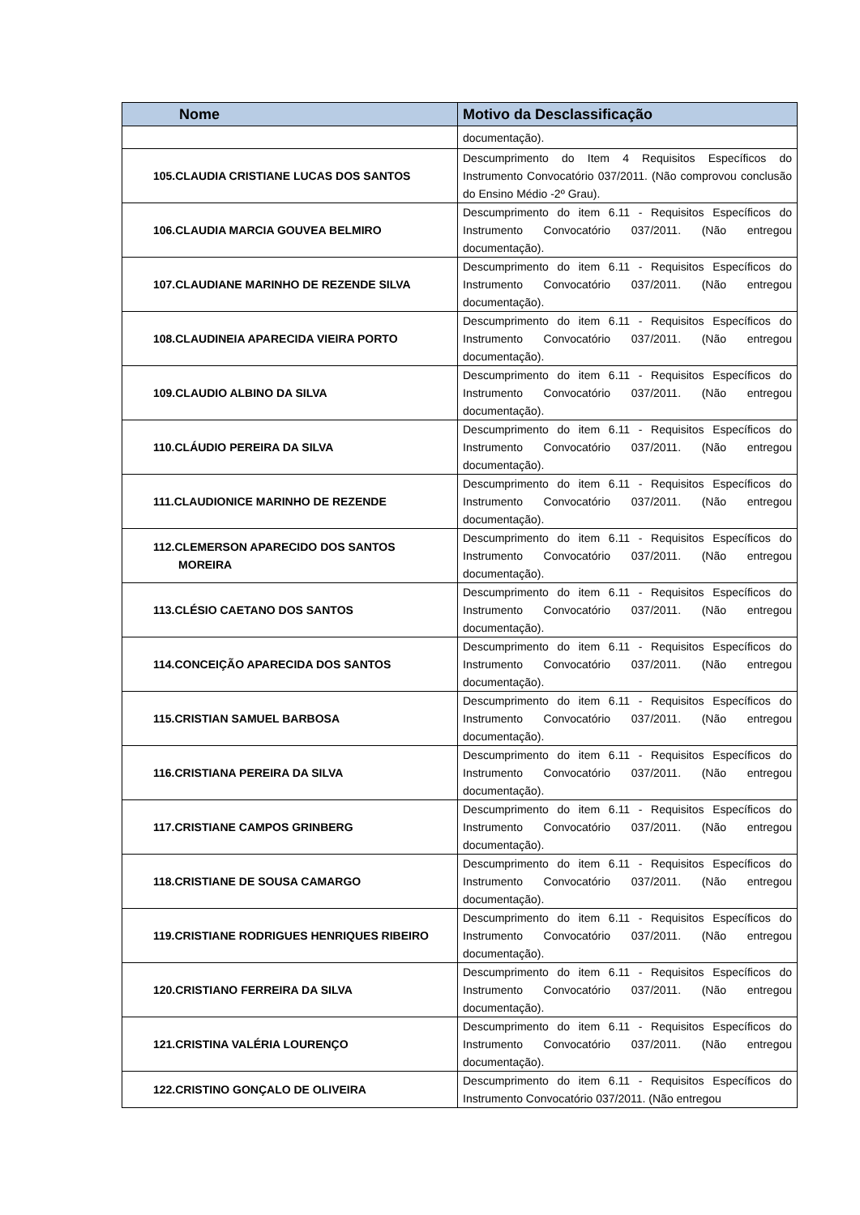| Nome | Motivo da Desclassificação |
| --- | --- |
| | documentação). |
| 105.CLAUDIA CRISTIANE LUCAS DOS SANTOS | Descumprimento do Item 4 Requisitos Específicos do Instrumento Convocatório 037/2011. (Não comprovou conclusão do Ensino Médio -2º Grau). |
| 106.CLAUDIA MARCIA GOUVEA BELMIRO | Descumprimento do item 6.11 - Requisitos Específicos do Instrumento Convocatório 037/2011. (Não entregou documentação). |
| 107.CLAUDIANE MARINHO DE REZENDE SILVA | Descumprimento do item 6.11 - Requisitos Específicos do Instrumento Convocatório 037/2011. (Não entregou documentação). |
| 108.CLAUDINEIA APARECIDA VIEIRA PORTO | Descumprimento do item 6.11 - Requisitos Específicos do Instrumento Convocatório 037/2011. (Não entregou documentação). |
| 109.CLAUDIO ALBINO DA SILVA | Descumprimento do item 6.11 - Requisitos Específicos do Instrumento Convocatório 037/2011. (Não entregou documentação). |
| 110.CLÁUDIO PEREIRA DA SILVA | Descumprimento do item 6.11 - Requisitos Específicos do Instrumento Convocatório 037/2011. (Não entregou documentação). |
| 111.CLAUDIONICE MARINHO DE REZENDE | Descumprimento do item 6.11 - Requisitos Específicos do Instrumento Convocatório 037/2011. (Não entregou documentação). |
| 112.CLEMERSON APARECIDO DOS SANTOS MOREIRA | Descumprimento do item 6.11 - Requisitos Específicos do Instrumento Convocatório 037/2011. (Não entregou documentação). |
| 113.CLÉSIO CAETANO DOS SANTOS | Descumprimento do item 6.11 - Requisitos Específicos do Instrumento Convocatório 037/2011. (Não entregou documentação). |
| 114.CONCEIÇÃO APARECIDA DOS SANTOS | Descumprimento do item 6.11 - Requisitos Específicos do Instrumento Convocatório 037/2011. (Não entregou documentação). |
| 115.CRISTIAN SAMUEL BARBOSA | Descumprimento do item 6.11 - Requisitos Específicos do Instrumento Convocatório 037/2011. (Não entregou documentação). |
| 116.CRISTIANA PEREIRA DA SILVA | Descumprimento do item 6.11 - Requisitos Específicos do Instrumento Convocatório 037/2011. (Não entregou documentação). |
| 117.CRISTIANE CAMPOS GRINBERG | Descumprimento do item 6.11 - Requisitos Específicos do Instrumento Convocatório 037/2011. (Não entregou documentação). |
| 118.CRISTIANE DE SOUSA CAMARGO | Descumprimento do item 6.11 - Requisitos Específicos do Instrumento Convocatório 037/2011. (Não entregou documentação). |
| 119.CRISTIANE RODRIGUES HENRIQUES RIBEIRO | Descumprimento do item 6.11 - Requisitos Específicos do Instrumento Convocatório 037/2011. (Não entregou documentação). |
| 120.CRISTIANO FERREIRA DA SILVA | Descumprimento do item 6.11 - Requisitos Específicos do Instrumento Convocatório 037/2011. (Não entregou documentação). |
| 121.CRISTINA VALÉRIA LOURENÇO | Descumprimento do item 6.11 - Requisitos Específicos do Instrumento Convocatório 037/2011. (Não entregou documentação). |
| 122.CRISTINO GONÇALO DE OLIVEIRA | Descumprimento do item 6.11 - Requisitos Específicos do Instrumento Convocatório 037/2011. (Não entregou |